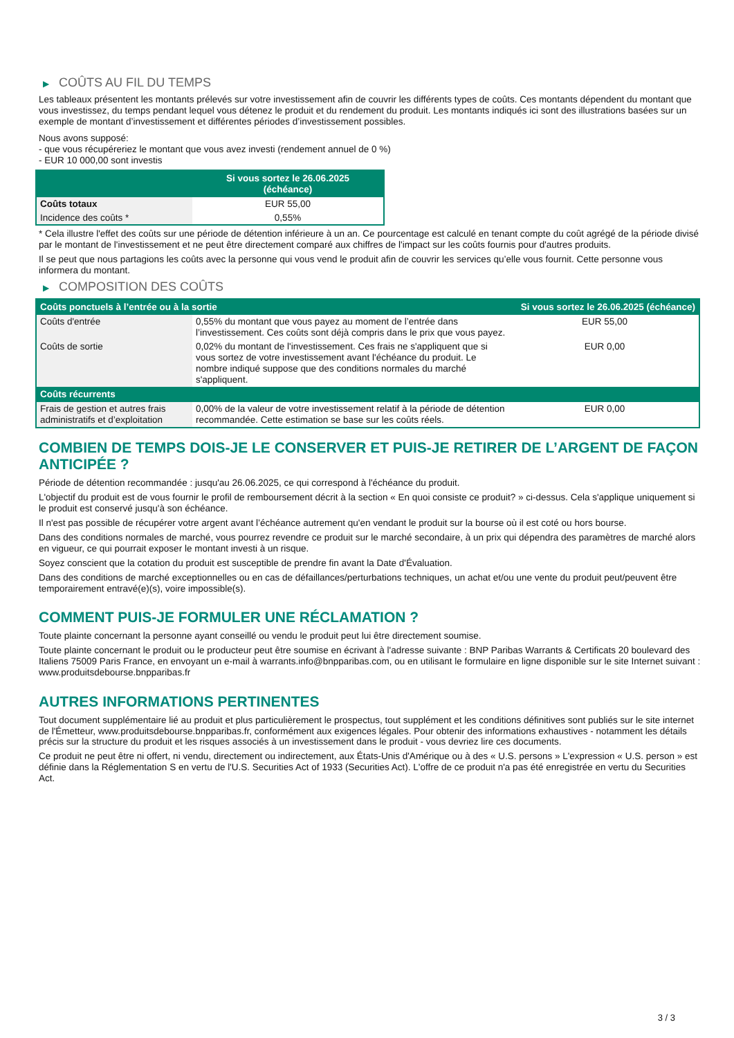▶ COÛTS AU FIL DU TEMPS
Les tableaux présentent les montants prélevés sur votre investissement afin de couvrir les différents types de coûts. Ces montants dépendent du montant que vous investissez, du temps pendant lequel vous détenez le produit et du rendement du produit. Les montants indiqués ici sont des illustrations basées sur un exemple de montant d’investissement et différentes périodes d’investissement possibles.
Nous avons supposé:
- que vous récupéreriez le montant que vous avez investi (rendement annuel de 0 %)
- EUR 10 000,00 sont investis
| | Si vous sortez le 26.06.2025 (échéance) |
| --- | --- |
| Coûts totaux | EUR 55,00 |
| Incidence des coûts * | 0,55% |
* Cela illustre l'effet des coûts sur une période de détention inférieure à un an. Ce pourcentage est calculé en tenant compte du coût agrégé de la période divisé par le montant de l'investissement et ne peut être directement comparé aux chiffres de l'impact sur les coûts fournis pour d'autres produits.
Il se peut que nous partagions les coûts avec la personne qui vous vend le produit afin de couvrir les services qu’elle vous fournit. Cette personne vous informera du montant.
▶ COMPOSITION DES COÛTS
| Coûts ponctuels à l’entrée ou à la sortie | | Si vous sortez le 26.06.2025 (échéance) |
| --- | --- | --- |
| Coûts d'entrée | 0,55% du montant que vous payez au moment de l’entrée dans l’investissement. Ces coûts sont déjà compris dans le prix que vous payez. | EUR 55,00 |
| Coûts de sortie | 0,02% du montant de l'investissement. Ces frais ne s'appliquent que si vous sortez de votre investissement avant l'échéance du produit. Le nombre indiqué suppose que des conditions normales du marché s'appliquent. | EUR 0,00 |
| Coûts récurrents | | |
| Frais de gestion et autres frais administratifs et d’exploitation | 0,00% de la valeur de votre investissement relatif à la période de détention recommandée. Cette estimation se base sur les coûts réels. | EUR 0,00 |
COMBIEN DE TEMPS DOIS-JE LE CONSERVER ET PUIS-JE RETIRER DE L’ARGENT DE FAÇON ANTICIPÉE ?
Période de détention recommandée : jusqu'au 26.06.2025, ce qui correspond à l'échéance du produit.
L'objectif du produit est de vous fournir le profil de remboursement décrit à la section « En quoi consiste ce produit? » ci-dessus. Cela s'applique uniquement si le produit est conservé jusqu'à son échéance.
Il n'est pas possible de récupérer votre argent avant l’échéance autrement qu'en vendant le produit sur la bourse où il est coté ou hors bourse.
Dans des conditions normales de marché, vous pourrez revendre ce produit sur le marché secondaire, à un prix qui dépendra des paramètres de marché alors en vigueur, ce qui pourrait exposer le montant investi à un risque.
Soyez conscient que la cotation du produit est susceptible de prendre fin avant la Date d'Évaluation.
Dans des conditions de marché exceptionnelles ou en cas de défaillances/perturbations techniques, un achat et/ou une vente du produit peut/peuvent être temporairement entravé(e)(s), voire impossible(s).
COMMENT PUIS-JE FORMULER UNE RÉCLAMATION ?
Toute plainte concernant la personne ayant conseillé ou vendu le produit peut lui être directement soumise.
Toute plainte concernant le produit ou le producteur peut être soumise en écrivant à l'adresse suivante : BNP Paribas Warrants & Certificats 20 boulevard des Italiens 75009 Paris France, en envoyant un e-mail à warrants.info@bnpparibas.com, ou en utilisant le formulaire en ligne disponible sur le site Internet suivant : www.produitsdebourse.bnpparibas.fr
AUTRES INFORMATIONS PERTINENTES
Tout document supplémentaire lié au produit et plus particulièrement le prospectus, tout supplément et les conditions définitives sont publiés sur le site internet de l'Émetteur, www.produitsdebourse.bnpparibas.fr, conformément aux exigences légales. Pour obtenir des informations exhaustives - notamment les détails précis sur la structure du produit et les risques associés à un investissement dans le produit - vous devriez lire ces documents.
Ce produit ne peut être ni offert, ni vendu, directement ou indirectement, aux États-Unis d'Amérique ou à des « U.S. persons » L'expression « U.S. person » est définie dans la Réglementation S en vertu de l'U.S. Securities Act of 1933 (Securities Act). L'offre de ce produit n'a pas été enregistrée en vertu du Securities Act.
3 / 3